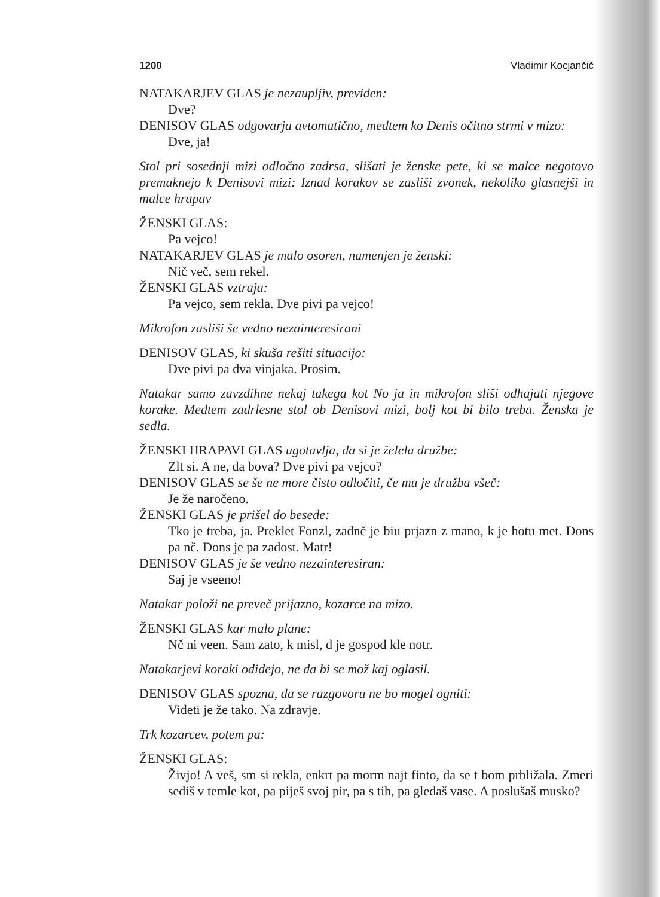1200 Vladimir Kocjančič
NATAKARJEV GLAS je nezaupljiv, previden:
Dve?
DENISOV GLAS odgovarja avtomatično, medtem ko Denis očitno strmi v mizo:
Dve, ja!
Stol pri sosednji mizi odločno zadrsa, slišati je ženske pete, ki se malce negotovo premaknejo k Denisovi mizi: Iznad korakov se zasliši zvonek, nekoliko glasnejši in malce hrapav
ŽENSKI GLAS:
Pa vejco!
NATAKARJEV GLAS je malo osoren, namenjen je ženski:
Nič več, sem rekel.
ŽENSKI GLAS vztraja:
Pa vejco, sem rekla. Dve pivi pa vejco!
Mikrofon zasliši še vedno nezainteresirani
DENISOV GLAS, ki skuša rešiti situacijo:
Dve pivi pa dva vinjaka. Prosim.
Natakar samo zavzdihne nekaj takega kot No ja in mikrofon sliši odhajati njegove korake. Medtem zadrlesne stol ob Denisovi mizi, bolj kot bi bilo treba. Ženska je sedla.
ŽENSKI HRAPAVI GLAS ugotavlja, da si je želela družbe:
Zlt si. A ne, da bova? Dve pivi pa vejco?
DENISOV GLAS se še ne more čisto odločiti, če mu je družba všeč:
Je že naročeno.
ŽENSKI GLAS je prišel do besede:
Tko je treba, ja. Preklet Fonzl, zadnč je biu prjazn z mano, k je hotu met. Dons pa nč. Dons je pa zadost. Matr!
DENISOV GLAS je še vedno nezainteresiran:
Saj je vseeno!
Natakar položi ne preveč prijazno, kozarce na mizo.
ŽENSKI GLAS kar malo plane:
Nč ni veen. Sam zato, k misl, d je gospod kle notr.
Natakarjevi koraki odidejo, ne da bi se mož kaj oglasil.
DENISOV GLAS spozna, da se razgovoru ne bo mogel ogniti:
Videti je že tako. Na zdravje.
Trk kozarcev, potem pa:
ŽENSKI GLAS:
Živjo! A veš, sm si rekla, enkrt pa morm najt finto, da se t bom prbližala. Zmeri sediš v temle kot, pa piješ svoj pir, pa s tih, pa gledaš vase. A poslušaš musko?